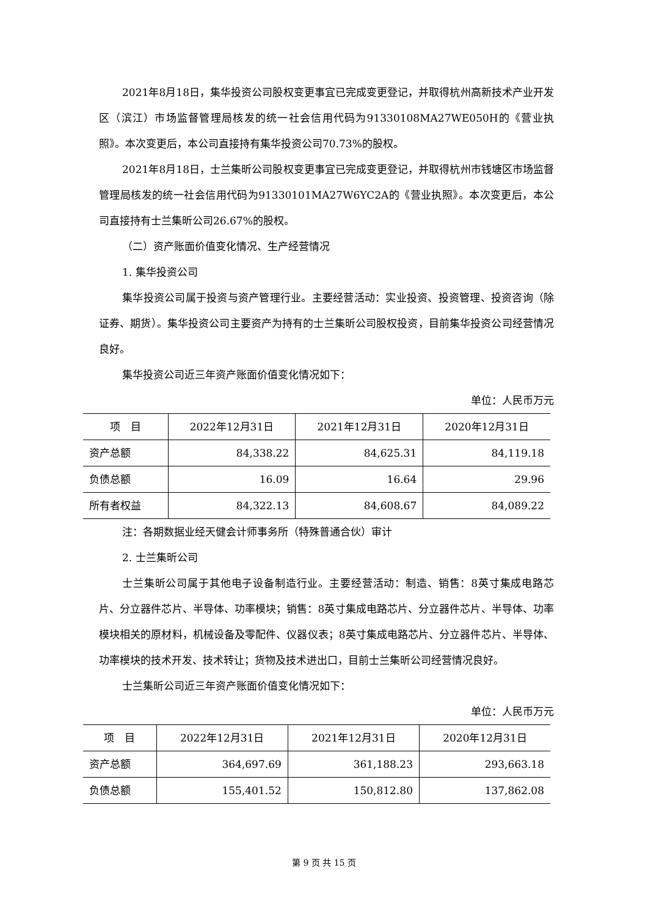2021年8月18日，集华投资公司股权变更事宜已完成变更登记，并取得杭州高新技术产业开发区（滨江）市场监督管理局核发的统一社会信用代码为91330108MA27WE050H的《营业执照》。本次变更后，本公司直接持有集华投资公司70.73%的股权。
2021年8月18日，士兰集昕公司股权变更事宜已完成变更登记，并取得杭州市钱塘区市场监督管理局核发的统一社会信用代码为91330101MA27W6YC2A的《营业执照》。本次变更后，本公司直接持有士兰集昕公司26.67%的股权。
（二）资产账面价值变化情况、生产经营情况
1. 集华投资公司
集华投资公司属于投资与资产管理行业。主要经营活动：实业投资、投资管理、投资咨询（除证券、期货）。集华投资公司主要资产为持有的士兰集昕公司股权投资，目前集华投资公司经营情况良好。
集华投资公司近三年资产账面价值变化情况如下：
单位：人民币万元
| 项 目 | 2022年12月31日 | 2021年12月31日 | 2020年12月31日 |
| --- | --- | --- | --- |
| 资产总额 | 84,338.22 | 84,625.31 | 84,119.18 |
| 负债总额 | 16.09 | 16.64 | 29.96 |
| 所有者权益 | 84,322.13 | 84,608.67 | 84,089.22 |
注：各期数据业经天健会计师事务所（特殊普通合伙）审计
2. 士兰集昕公司
士兰集昕公司属于其他电子设备制造行业。主要经营活动：制造、销售：8英寸集成电路芯片、分立器件芯片、半导体、功率模块；销售：8英寸集成电路芯片、分立器件芯片、半导体、功率模块相关的原材料，机械设备及零配件、仪器仪表；8英寸集成电路芯片、分立器件芯片、半导体、功率模块的技术开发、技术转让；货物及技术进出口，目前士兰集昕公司经营情况良好。
士兰集昕公司近三年资产账面价值变化情况如下：
单位：人民币万元
| 项 目 | 2022年12月31日 | 2021年12月31日 | 2020年12月31日 |
| --- | --- | --- | --- |
| 资产总额 | 364,697.69 | 361,188.23 | 293,663.18 |
| 负债总额 | 155,401.52 | 150,812.80 | 137,862.08 |
第 9 页 共 15 页